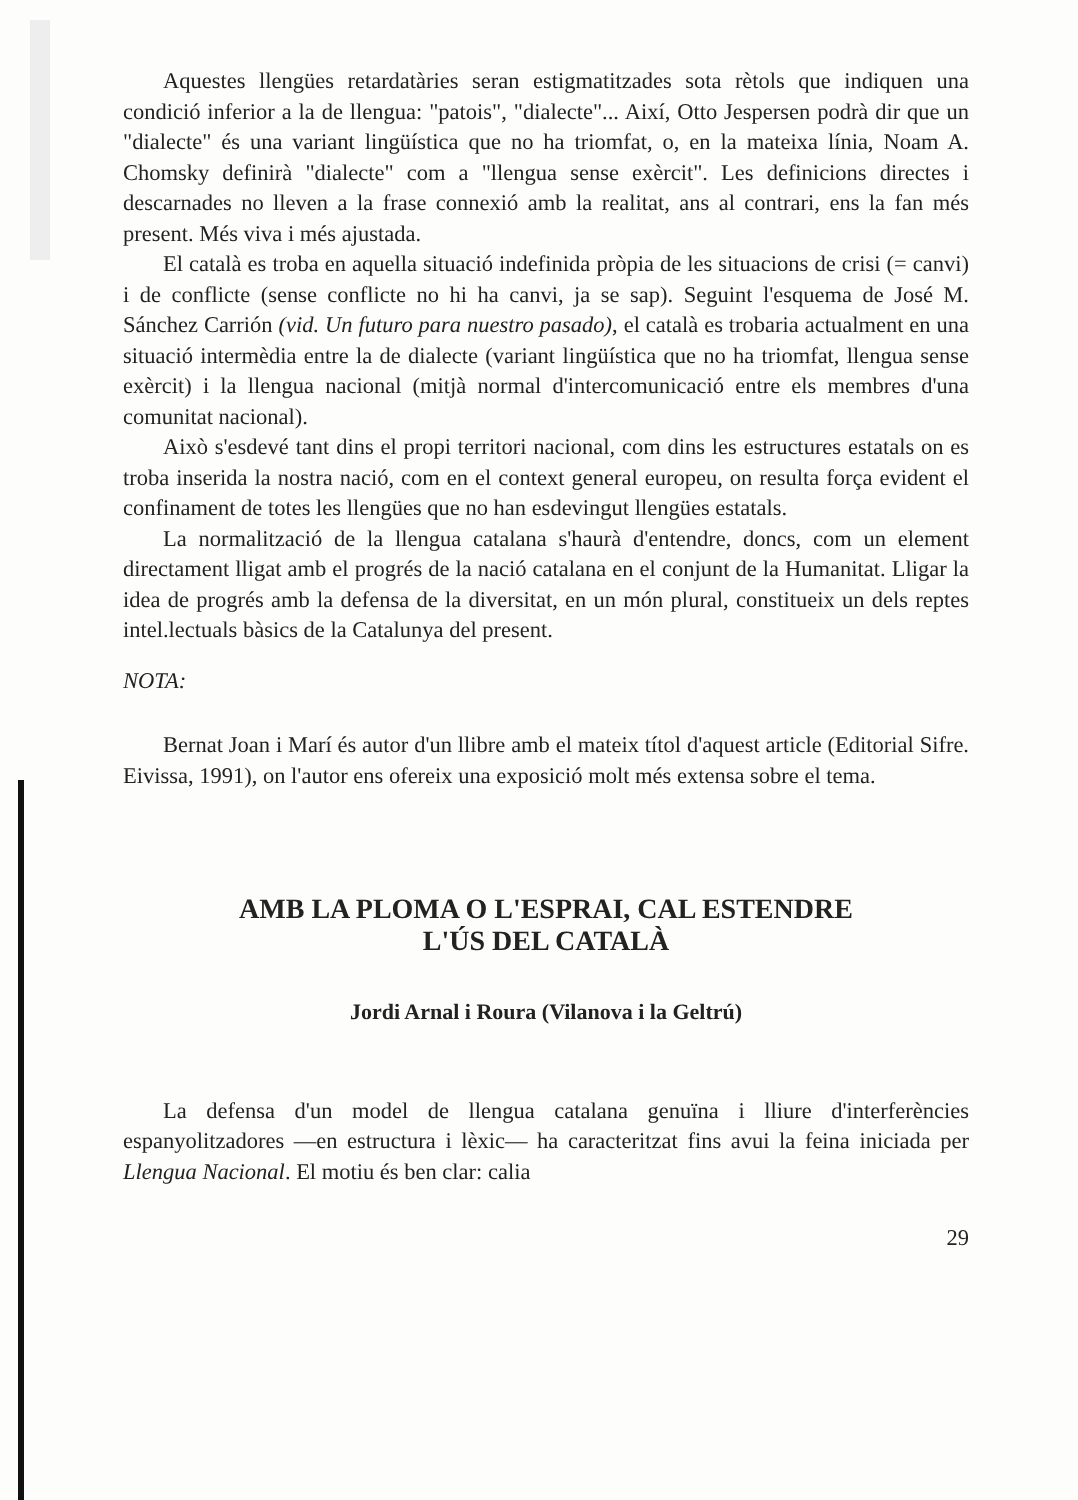Aquestes llengües retardatàries seran estigmatitzades sota rètols que indiquen una condició inferior a la de llengua: "patois", "dialecte"... Així, Otto Jespersen podrà dir que un "dialecte" és una variant lingüística que no ha triomfat, o, en la mateixa línia, Noam A. Chomsky definirà "dialecte" com a "llengua sense exèrcit". Les definicions directes i descarnades no lleven a la frase connexió amb la realitat, ans al contrari, ens la fan més present. Més viva i més ajustada.
El català es troba en aquella situació indefinida pròpia de les situacions de crisi (= canvi) i de conflicte (sense conflicte no hi ha canvi, ja se sap). Seguint l'esquema de José M. Sánchez Carrión (vid. Un futuro para nuestro pasado), el català es trobaria actualment en una situació intermèdia entre la de dialecte (variant lingüística que no ha triomfat, llengua sense exèrcit) i la llengua nacional (mitjà normal d'intercomunicació entre els membres d'una comunitat nacional).
Això s'esdevé tant dins el propi territori nacional, com dins les estructures estatals on es troba inserida la nostra nació, com en el context general europeu, on resulta força evident el confinament de totes les llengües que no han esdevingut llengües estatals.
La normalització de la llengua catalana s'haurà d'entendre, doncs, com un element directament lligat amb el progrés de la nació catalana en el conjunt de la Humanitat. Lligar la idea de progrés amb la defensa de la diversitat, en un món plural, constitueix un dels reptes intel.lectuals bàsics de la Catalunya del present.
NOTA:
Bernat Joan i Marí és autor d'un llibre amb el mateix títol d'aquest article (Editorial Sifre. Eivissa, 1991), on l'autor ens ofereix una exposició molt més extensa sobre el tema.
AMB LA PLOMA O L'ESPRAI, CAL ESTENDRE
L'ÚS DEL CATALÀ
Jordi Arnal i Roura (Vilanova i la Geltrú)
La defensa d'un model de llengua catalana genuïna i lliure d'interferències espanyolitzadores —en estructura i lèxic— ha caracteritzat fins avui la feina iniciada per Llengua Nacional. El motiu és ben clar: calia
29